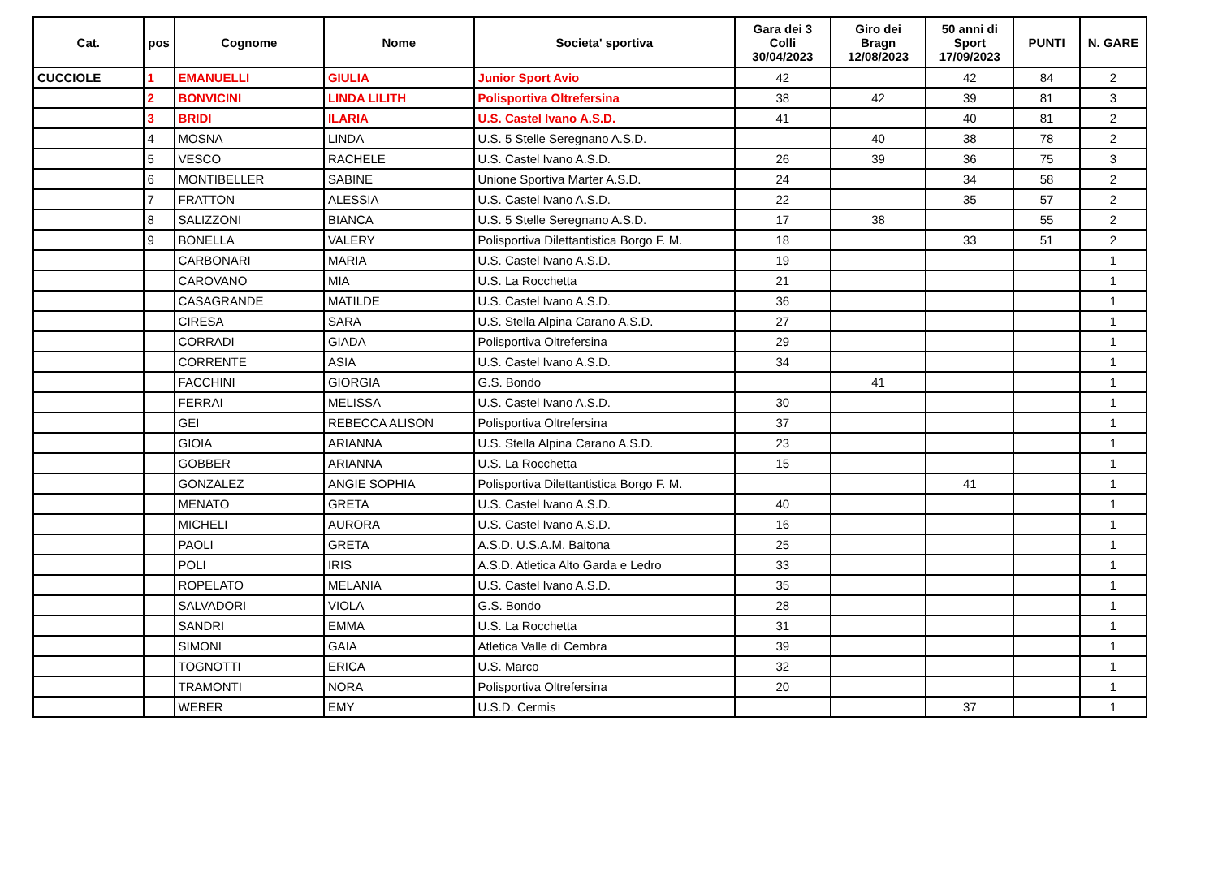| Cat. | pos | Cognome | Nome | Societa' sportiva | Gara dei 3 Colli 30/04/2023 | Giro dei Bragn 12/08/2023 | 50 anni di Sport 17/09/2023 | PUNTI | N. GARE |
| --- | --- | --- | --- | --- | --- | --- | --- | --- | --- |
| CUCCIOLE | 1 | EMANUELLI | GIULIA | Junior Sport Avio | 42 | | 42 | 84 | 2 |
| | 2 | BONVICINI | LINDA LILITH | Polisportiva Oltrefersina | 38 | 42 | 39 | 81 | 3 |
| | 3 | BRIDI | ILARIA | U.S. Castel Ivano A.S.D. | 41 | | 40 | 81 | 2 |
| | 4 | MOSNA | LINDA | U.S. 5 Stelle Seregnano A.S.D. | | 40 | 38 | 78 | 2 |
| | 5 | VESCO | RACHELE | U.S. Castel Ivano A.S.D. | 26 | 39 | 36 | 75 | 3 |
| | 6 | MONTIBELLER | SABINE | Unione Sportiva Marter A.S.D. | 24 | | 34 | 58 | 2 |
| | 7 | FRATTON | ALESSIA | U.S. Castel Ivano A.S.D. | 22 | | 35 | 57 | 2 |
| | 8 | SALIZZONI | BIANCA | U.S. 5 Stelle Seregnano A.S.D. | 17 | 38 | | 55 | 2 |
| | 9 | BONELLA | VALERY | Polisportiva Dilettantistica Borgo F. M. | 18 | | 33 | 51 | 2 |
| | | CARBONARI | MARIA | U.S. Castel Ivano A.S.D. | 19 | | | | 1 |
| | | CAROVANO | MIA | U.S. La Rocchetta | 21 | | | | 1 |
| | | CASAGRANDE | MATILDE | U.S. Castel Ivano A.S.D. | 36 | | | | 1 |
| | | CIRESA | SARA | U.S. Stella Alpina Carano A.S.D. | 27 | | | | 1 |
| | | CORRADI | GIADA | Polisportiva Oltrefersina | 29 | | | | 1 |
| | | CORRENTE | ASIA | U.S. Castel Ivano A.S.D. | 34 | | | | 1 |
| | | FACCHINI | GIORGIA | G.S. Bondo | | 41 | | | 1 |
| | | FERRAI | MELISSA | U.S. Castel Ivano A.S.D. | 30 | | | | 1 |
| | | GEI | REBECCA ALISON | Polisportiva Oltrefersina | 37 | | | | 1 |
| | | GIOIA | ARIANNA | U.S. Stella Alpina Carano A.S.D. | 23 | | | | 1 |
| | | GOBBER | ARIANNA | U.S. La Rocchetta | 15 | | | | 1 |
| | | GONZALEZ | ANGIE SOPHIA | Polisportiva Dilettantistica Borgo F. M. | | | 41 | | 1 |
| | | MENATO | GRETA | U.S. Castel Ivano A.S.D. | 40 | | | | 1 |
| | | MICHELI | AURORA | U.S. Castel Ivano A.S.D. | 16 | | | | 1 |
| | | PAOLI | GRETA | A.S.D. U.S.A.M. Baitona | 25 | | | | 1 |
| | | POLI | IRIS | A.S.D. Atletica Alto Garda e Ledro | 33 | | | | 1 |
| | | ROPELATO | MELANIA | U.S. Castel Ivano A.S.D. | 35 | | | | 1 |
| | | SALVADORI | VIOLA | G.S. Bondo | 28 | | | | 1 |
| | | SANDRI | EMMA | U.S. La Rocchetta | 31 | | | | 1 |
| | | SIMONI | GAIA | Atletica Valle di Cembra | 39 | | | | 1 |
| | | TOGNOTTI | ERICA | U.S. Marco | 32 | | | | 1 |
| | | TRAMONTI | NORA | Polisportiva Oltrefersina | 20 | | | | 1 |
| | | WEBER | EMY | U.S.D. Cermis | | | 37 | | 1 |